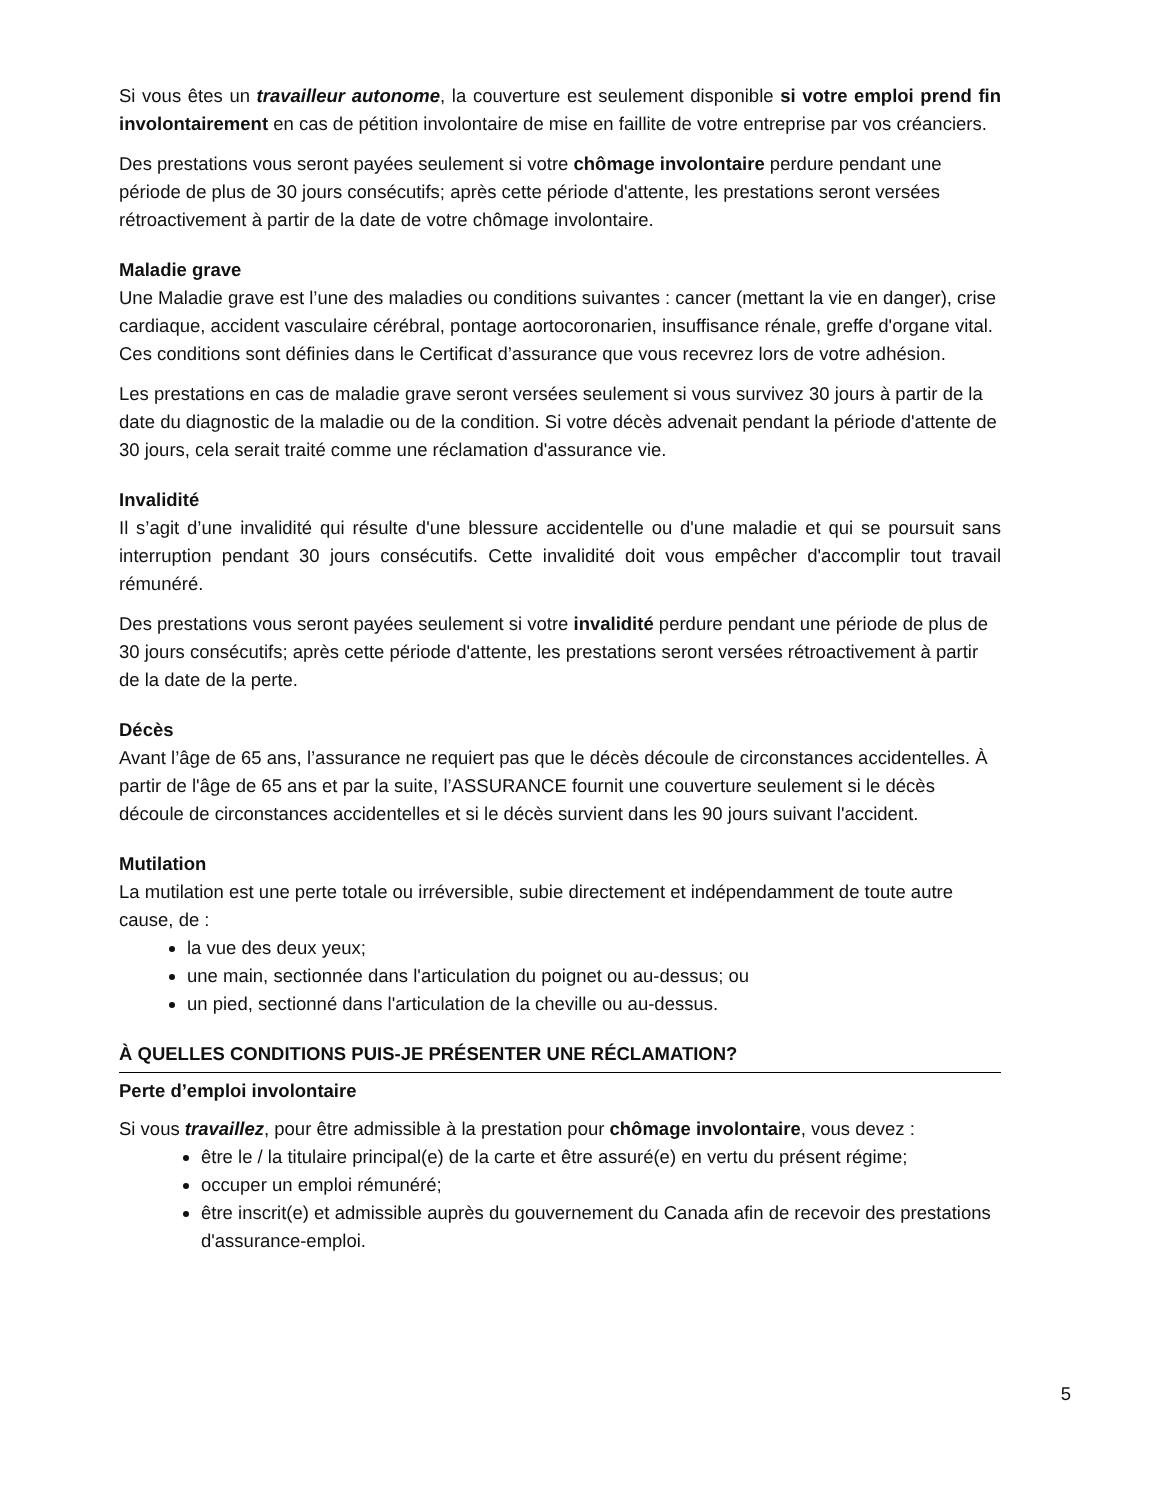Si vous êtes un travailleur autonome, la couverture est seulement disponible si votre emploi prend fin involontairement en cas de pétition involontaire de mise en faillite de votre entreprise par vos créanciers.
Des prestations vous seront payées seulement si votre chômage involontaire perdure pendant une période de plus de 30 jours consécutifs; après cette période d'attente, les prestations seront versées rétroactivement à partir de la date de votre chômage involontaire.
Maladie grave
Une Maladie grave est l’une des maladies ou conditions suivantes : cancer (mettant la vie en danger), crise cardiaque, accident vasculaire cérébral, pontage aortocoronarien, insuffisance rénale, greffe d'organe vital. Ces conditions sont définies dans le Certificat d’assurance que vous recevrez lors de votre adhésion.
Les prestations en cas de maladie grave seront versées seulement si vous survivez 30 jours à partir de la date du diagnostic de la maladie ou de la condition. Si votre décès advenait pendant la période d'attente de 30 jours, cela serait traité comme une réclamation d'assurance vie.
Invalidité
Il s’agit d’une invalidité qui résulte d'une blessure accidentelle ou d'une maladie et qui se poursuit sans interruption pendant 30 jours consécutifs. Cette invalidité doit vous empêcher d'accomplir tout travail rémunéré.
Des prestations vous seront payées seulement si votre invalidité perdure pendant une période de plus de 30 jours consécutifs; après cette période d'attente, les prestations seront versées rétroactivement à partir de la date de la perte.
Décès
Avant l’âge de 65 ans, l’assurance ne requiert pas que le décès découle de circonstances accidentelles. À partir de l'âge de 65 ans et par la suite, l’ASSURANCE fournit une couverture seulement si le décès découle de circonstances accidentelles et si le décès survient dans les 90 jours suivant l'accident.
Mutilation
La mutilation est une perte totale ou irréversible, subie directement et indépendamment de toute autre cause, de :
la vue des deux yeux;
une main, sectionnée dans l'articulation du poignet ou au-dessus; ou
un pied, sectionné dans l'articulation de la cheville ou au-dessus.
À QUELLES CONDITIONS PUIS-JE PRÉSENTER UNE RÉCLAMATION?
Perte d’emploi involontaire
Si vous travaillez, pour être admissible à la prestation pour chômage involontaire, vous devez :
être le / la titulaire principal(e) de la carte et être assuré(e) en vertu du présent régime;
occuper un emploi rémunéré;
être inscrit(e) et admissible auprès du gouvernement du Canada afin de recevoir des prestations d'assurance-emploi.
5